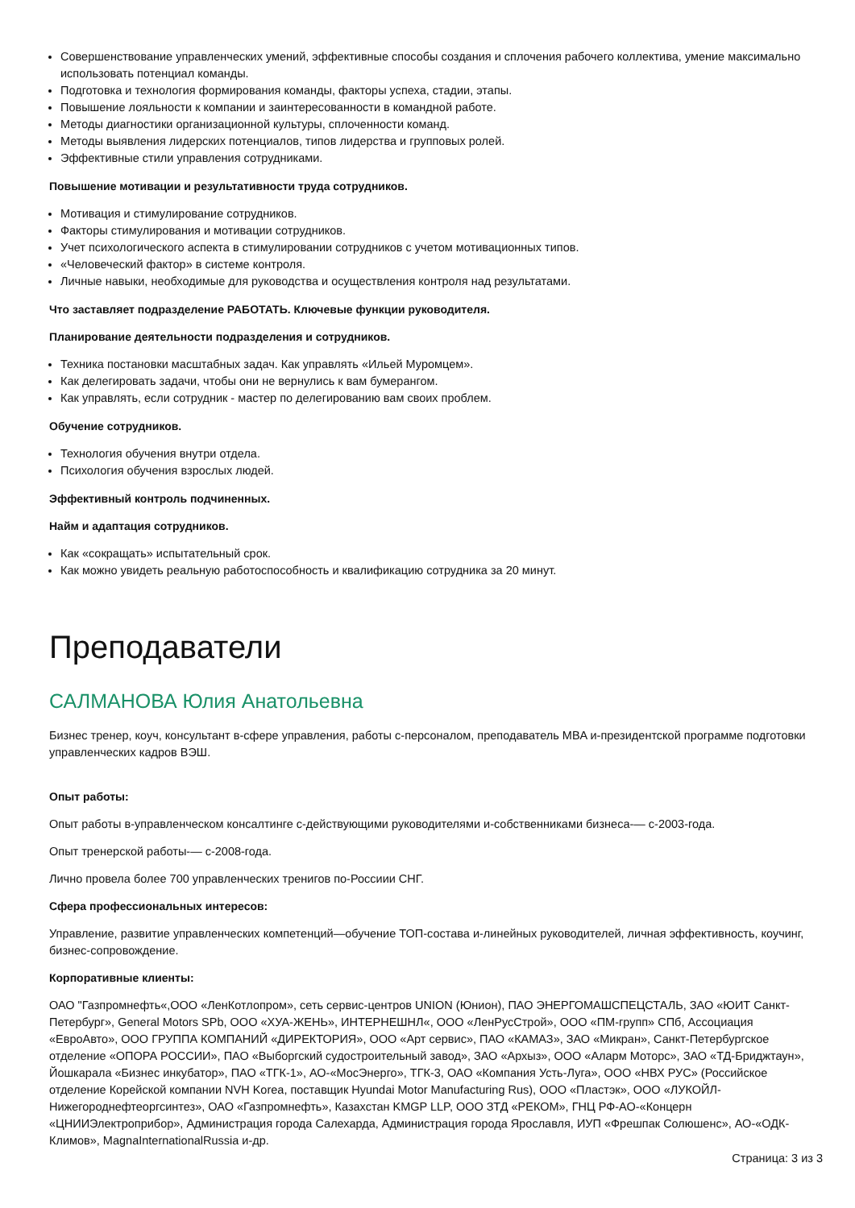Совершенствование управленческих умений, эффективные способы создания и сплочения рабочего коллектива, умение максимально использовать потенциал команды.
Подготовка и технология формирования команды, факторы успеха, стадии, этапы.
Повышение лояльности к компании и заинтересованности в командной работе.
Методы диагностики организационной культуры, сплоченности команд.
Методы выявления лидерских потенциалов, типов лидерства и групповых ролей.
Эффективные стили управления сотрудниками.
Повышение мотивации и результативности труда сотрудников.
Мотивация и стимулирование сотрудников.
Факторы стимулирования и мотивации сотрудников.
Учет психологического аспекта в стимулировании сотрудников с учетом мотивационных типов.
«Человеческий фактор» в системе контроля.
Личные навыки, необходимые для руководства и осуществления контроля над результатами.
Что заставляет подразделение РАБОТАТЬ. Ключевые функции руководителя.
Планирование деятельности подразделения и сотрудников.
Техника постановки масштабных задач. Как управлять «Ильей Муромцем».
Как делегировать задачи, чтобы они не вернулись к вам бумерангом.
Как управлять, если сотрудник - мастер по делегированию вам своих проблем.
Обучение сотрудников.
Технология обучения внутри отдела.
Психология обучения взрослых людей.
Эффективный контроль подчиненных.
Найм и адаптация сотрудников.
Как «сокращать» испытательный срок.
Как можно увидеть реальную работоспособность и квалификацию сотрудника за 20 минут.
Преподаватели
САЛМАНОВА Юлия Анатольевна
Бизнес тренер, коуч, консультант в‑сфере управления, работы с‑персоналом, преподаватель MBA и‑президентской программе подготовки управленческих кадров ВЭШ.
Опыт работы:
Опыт работы в‑управленческом консалтинге с‑действующими руководителями и‑собственниками бизнеса‑— с‑2003‑года.
Опыт тренерской работы‑— с‑2008‑года.
Лично провела более 700 управленческих тренигов по‑Россиии СНГ.
Сфера профессиональных интересов:
Управление, развитие управленческих компетенций—обучение ТОП-состава и‑линейных руководителей, личная эффективность, коучинг, бизнес-сопровождение.
Корпоративные клиенты:
ОАО "Газпромнефть«,ООО «ЛенКотлопром», сеть сервис-центров UNION (Юнион), ПАО ЭНЕРГОМАШСПЕЦСТАЛЬ, ЗАО «ЮИТ Санкт-Петербург», General Motors SPb, ООО «ХУА-ЖЕНЬ», ИНТЕРНЕШНЛ«, ООО «ЛенРусСтрой», ООО «ПМ-групп» СПб, Ассоциация «ЕвроАвто», ООО ГРУППА КОМПАНИЙ «ДИРЕКТОРИЯ», ООО «Арт сервис», ПАО «КАМАЗ», ЗАО «Микран», Санкт-Петербургское отделение «ОПОРА РОССИИ», ПАО «Выборгский судостроительный завод», ЗАО «Архыз», ООО «Аларм Моторс», ЗАО «ТД-Бриджтаун», Йошкарала «Бизнес инкубатор», ПАО «ТГК-1», АО‑«МосЭнерго», ТГК-3, ОАО «Компания Усть-Луга», ООО «НВХ РУС» (Российское отделение Корейской компании NVH Korea, поставщик Hyundai Motor Manufacturing Rus), ООО «Пластэк», ООО «ЛУКОЙЛ-Нижегороднефтеоргсинтез», ОАО «Газпромнефть», Казахстан KMGP LLP, ООО ЗТД «РЕКОМ», ГНЦ РФ-АО‑«Концерн «ЦНИИЭлектроприбор», Администрация города Салехарда, Администрация города Ярославля, ИУП «Фрешпак Солюшенс», АО‑«ОДК-Климов», MagnaInternationalRussia и‑др.
Страница: 3 из 3